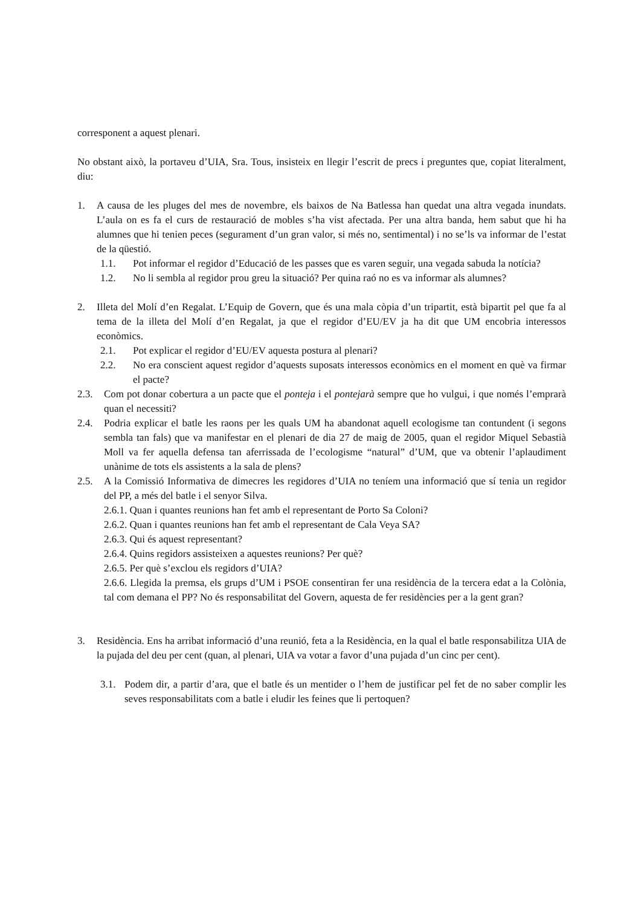corresponent a aquest plenari.
No obstant això, la portaveu d’UIA, Sra. Tous, insisteix en llegir l’escrit de precs i preguntes que, copiat literalment, diu:
1. A causa de les pluges del mes de novembre, els baixos de Na Batlessa han quedat una altra vegada inundats. L’aula on es fa el curs de restauració de mobles s’ha vist afectada. Per una altra banda, hem sabut que hi ha alumnes que hi tenien peces (segurament d’un gran valor, si més no, sentimental) i no se’ls va informar de l’estat de la qüestió.
1.1. Pot informar el regidor d’Educació de les passes que es varen seguir, una vegada sabuda la notícia?
1.2. No li sembla al regidor prou greu la situació? Per quina raó no es va informar als alumnes?
2. Illeta del Molí d’en Regalat. L’Equip de Govern, que és una mala còpia d’un tripartit, està bipartit pel que fa al tema de la illeta del Molí d’en Regalat, ja que el regidor d’EU/EV ja ha dit que UM encobria interessos econòmics.
2.1. Pot explicar el regidor d’EU/EV aquesta postura al plenari?
2.2. No era conscient aquest regidor d’aquests suposats interessos econòmics en el moment en què va firmar el pacte?
2.3. Com pot donar cobertura a un pacte que el ponteja i el pontejarà sempre que ho vulgui, i que només l’emprarà quan el necessiti?
2.4. Podria explicar el batle les raons per les quals UM ha abandonat aquell ecologisme tan contundent (i segons sembla tan fals) que va manifestar en el plenari de dia 27 de maig de 2005, quan el regidor Miquel Sebastià Moll va fer aquella defensa tan aferrissada de l’ecologisme “natural” d’UM, que va obtenir l’aplaudiment unànime de tots els assistents a la sala de plens?
2.5. A la Comissió Informativa de dimecres les regidores d’UIA no teníem una informació que sí tenia un regidor del PP, a més del batle i el senyor Silva.
2.6.1. Quan i quantes reunions han fet amb el representant de Porto Sa Coloni?
2.6.2. Quan i quantes reunions han fet amb el representant de Cala Veya SA?
2.6.3. Qui és aquest representant?
2.6.4. Quins regidors assisteixen a aquestes reunions? Per què?
2.6.5. Per què s’exclou els regidors d’UIA?
2.6.6. Llegida la premsa, els grups d’UM i PSOE consentiran fer una residència de la tercera edat a la Colònia, tal com demana el PP? No és responsabilitat del Govern, aquesta de fer residències per a la gent gran?
3. Residència. Ens ha arribat informació d’una reunió, feta a la Residència, en la qual el batle responsabilitza UIA de la pujada del deu per cent (quan, al plenari, UIA va votar a favor d’una pujada d’un cinc per cent).
3.1. Podem dir, a partir d’ara, que el batle és un mentider o l’hem de justificar pel fet de no saber complir les seves responsabilitats com a batle i eludir les feines que li pertoquen?